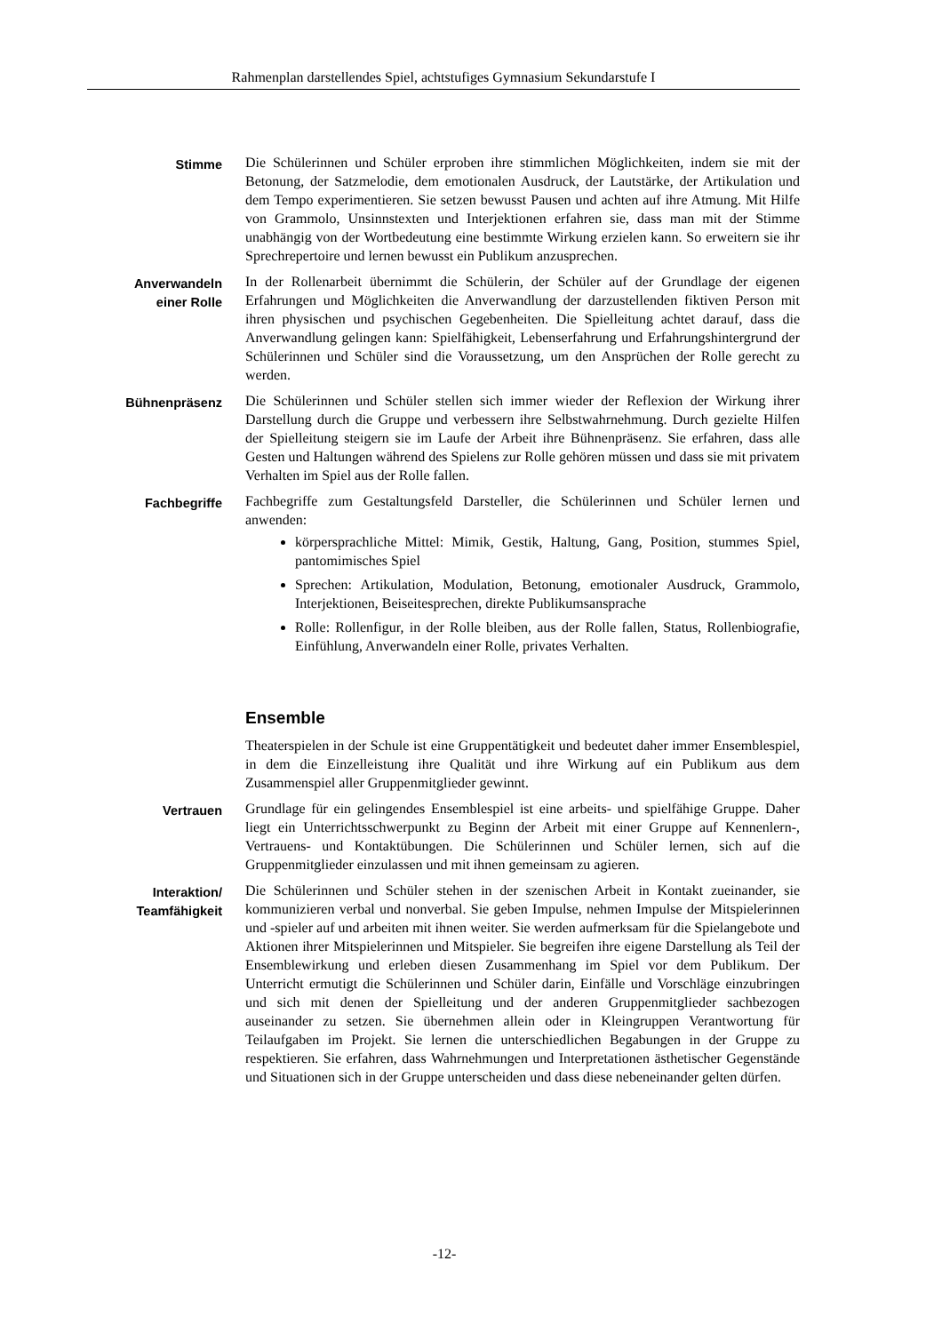Rahmenplan darstellendes Spiel, achtstufiges Gymnasium Sekundarstufe I
Stimme
Die Schülerinnen und Schüler erproben ihre stimmlichen Möglichkeiten, indem sie mit der Betonung, der Satzmelodie, dem emotionalen Ausdruck, der Lautstärke, der Artikulation und dem Tempo experimentieren. Sie setzen bewusst Pausen und achten auf ihre Atmung. Mit Hilfe von Grammolo, Unsinnstexten und Interjektionen erfahren sie, dass man mit der Stimme unabhängig von der Wortbedeutung eine bestimmte Wirkung erzielen kann. So erweitern sie ihr Sprechrepertoire und lernen bewusst ein Publikum anzusprechen.
Anverwandeln
einer Rolle
In der Rollenarbeit übernimmt die Schülerin, der Schüler auf der Grundlage der eigenen Erfahrungen und Möglichkeiten die Anverwandlung der darzustellenden fiktiven Person mit ihren physischen und psychischen Gegebenheiten. Die Spielleitung achtet darauf, dass die Anverwandlung gelingen kann: Spielfähigkeit, Lebenserfahrung und Erfahrungshintergrund der Schülerinnen und Schüler sind die Voraussetzung, um den Ansprüchen der Rolle gerecht zu werden.
Bühnenpräsenz
Die Schülerinnen und Schüler stellen sich immer wieder der Reflexion der Wirkung ihrer Darstellung durch die Gruppe und verbessern ihre Selbstwahrnehmung. Durch gezielte Hilfen der Spielleitung steigern sie im Laufe der Arbeit ihre Bühnenpräsenz. Sie erfahren, dass alle Gesten und Haltungen während des Spielens zur Rolle gehören müssen und dass sie mit privatem Verhalten im Spiel aus der Rolle fallen.
Fachbegriffe
Fachbegriffe zum Gestaltungsfeld Darsteller, die Schülerinnen und Schüler lernen und anwenden:
körpersprachliche Mittel: Mimik, Gestik, Haltung, Gang, Position, stummes Spiel, pantomimisches Spiel
Sprechen: Artikulation, Modulation, Betonung, emotionaler Ausdruck, Grammolo, Interjektionen, Beiseitesprechen, direkte Publikumsansprache
Rolle: Rollenfigur, in der Rolle bleiben, aus der Rolle fallen, Status, Rollenbiografie, Einfühlung, Anverwandeln einer Rolle, privates Verhalten.
Ensemble
Theaterspielen in der Schule ist eine Gruppentätigkeit und bedeutet daher immer Ensemblespiel, in dem die Einzelleistung ihre Qualität und ihre Wirkung auf ein Publikum aus dem Zusammenspiel aller Gruppenmitglieder gewinnt.
Vertrauen
Grundlage für ein gelingendes Ensemblespiel ist eine arbeits- und spielfähige Gruppe. Daher liegt ein Unterrichtsschwerpunkt zu Beginn der Arbeit mit einer Gruppe auf Kennenlern-, Vertrauens- und Kontaktübungen. Die Schülerinnen und Schüler lernen, sich auf die Gruppenmitglieder einzulassen und mit ihnen gemeinsam zu agieren.
Interaktion/
Teamfähigkeit
Die Schülerinnen und Schüler stehen in der szenischen Arbeit in Kontakt zueinander, sie kommunizieren verbal und nonverbal. Sie geben Impulse, nehmen Impulse der Mitspielerinnen und -spieler auf und arbeiten mit ihnen weiter. Sie werden aufmerksam für die Spielangebote und Aktionen ihrer Mitspielerinnen und Mitspieler. Sie begreifen ihre eigene Darstellung als Teil der Ensemblewirkung und erleben diesen Zusammenhang im Spiel vor dem Publikum. Der Unterricht ermutigt die Schülerinnen und Schüler darin, Einfälle und Vorschläge einzubringen und sich mit denen der Spielleitung und der anderen Gruppenmitglieder sachbezogen auseinander zu setzen. Sie übernehmen allein oder in Kleingruppen Verantwortung für Teilaufgaben im Projekt. Sie lernen die unterschiedlichen Begabungen in der Gruppe zu respektieren. Sie erfahren, dass Wahrnehmungen und Interpretationen ästhetischer Gegenstände und Situationen sich in der Gruppe unterscheiden und dass diese nebeneinander gelten dürfen.
-12-